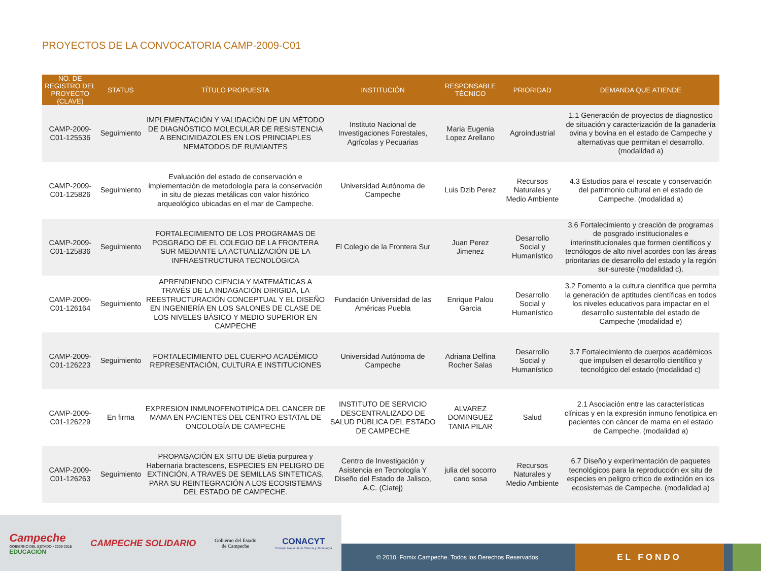PROYECTOS DE LA CONVOCATORIA CAMP-2009-C01
| NO. DE REGISTRO DEL PROYECTO (CLAVE) | STATUS | TÍTULO PROPUESTA | INSTITUCIÓN | RESPONSABLE TÉCNICO | PRIORIDAD | DEMANDA QUE ATIENDE |
| --- | --- | --- | --- | --- | --- | --- |
| CAMP-2009-C01-125536 | Seguimiento | IMPLEMENTACIÓN Y VALIDACIÓN DE UN MÉTODO DE DIAGNÓSTICO MOLECULAR DE RESISTENCIA A BENCIMIDAZOLES EN LOS PRINCIAPLES NEMATODOS DE RUMIANTES | Instituto Nacional de Investigaciones Forestales, Agrícolas y Pecuarias | Maria Eugenia Lopez Arellano | Agroindustrial | 1.1 Generación de proyectos de diagnostico de situación y caracterización de la ganadería ovina y bovina en el estado de Campeche y alternativas que permitan el desarrollo. (modalidad a) |
| CAMP-2009-C01-125826 | Seguimiento | Evaluación del estado de conservación e implementación de metodología para la conservación in situ de piezas metálicas con valor histórico arqueológico ubicadas en el mar de Campeche. | Universidad Autónoma de Campeche | Luis Dzib Perez | Recursos Naturales y Medio Ambiente | 4.3 Estudios para el rescate y conservación del patrimonio cultural en el estado de Campeche. (modalidad a) |
| CAMP-2009-C01-125836 | Seguimiento | FORTALECIMIENTO DE LOS PROGRAMAS DE POSGRADO DE EL COLEGIO DE LA FRONTERA SUR MEDIANTE LA ACTUALIZACIÓN DE LA INFRAESTRUCTURA TECNOLÓGICA | El Colegio de la Frontera Sur | Juan Perez Jimenez | Desarrollo Social y Humanístico | 3.6 Fortalecimiento y creación de programas de posgrado institucionales e interinstitucionales que formen científicos y tecnólogos de alto nivel acordes con las áreas prioritarias de desarrollo del estado y la región sur-sureste (modalidad c). |
| CAMP-2009-C01-126164 | Seguimiento | APRENDIENDO CIENCIA Y MATEMÁTICAS A TRAVÉS DE LA INDAGACIÓN DIRIGIDA, LA REESTRUCTURACIÓN CONCEPTUAL Y EL DISEÑO EN INGENIERÍA EN LOS SALONES DE CLASE DE LOS NIVELES BÁSICO Y MEDIO SUPERIOR EN CAMPECHE | Fundación Universidad de las Américas Puebla | Enrique Palou Garcia | Desarrollo Social y Humanístico | 3.2 Fomento a la cultura científica que permita la generación de aptitudes científicas en todos los niveles educativos para impactar en el desarrollo sustentable del estado de Campeche (modalidad e) |
| CAMP-2009-C01-126223 | Seguimiento | FORTALECIMIENTO DEL CUERPO ACADÉMICO REPRESENTACIÓN, CULTURA E INSTITUCIONES | Universidad Autónoma de Campeche | Adriana Delfina Rocher Salas | Desarrollo Social y Humanístico | 3.7 Fortalecimiento de cuerpos académicos que impulsen el desarrollo científico y tecnológico del estado (modalidad c) |
| CAMP-2009-C01-126229 | En firma | EXPRESION INMUNOFENOTIPÍCA DEL CANCER DE MAMA EN PACIENTES DEL CENTRO ESTATAL DE ONCOLOGÍA DE CAMPECHE | INSTITUTO DE SERVICIO DESCENTRALIZADO DE SALUD PÚBLICA DEL ESTADO DE CAMPECHE | ALVAREZ DOMINGUEZ TANIA PILAR | Salud | 2.1 Asociación entre las características clínicas y en la expresión inmuno fenotípica en pacientes con cáncer de mama en el estado de Campeche. (modalidad a) |
| CAMP-2009-C01-126263 | Seguimiento | PROPAGACIÓN EX SITU DE Bletia purpurea y Habernaria bractescens, ESPECIES EN PELIGRO DE EXTINCIÓN, A TRAVES DE SEMILLAS SINTETICAS, PARA SU REINTEGRACIÓN A LOS ECOSISTEMAS DEL ESTADO DE CAMPECHE. | Centro de Investigación y Asistencia en Tecnología Y Diseño del Estado de Jalisco, A.C. (Ciatej) | julia del socorro cano sosa | Recursos Naturales y Medio Ambiente | 6.7 Diseño y experimentación de paquetes tecnológicos para la reproducción ex situ de especies en peligro critico de extinción en los ecosistemas de Campeche. (modalidad a) |
Campeche
GOBIERNO DEL ESTADO • 2009-2015
EDUCACIÓN
CAMPECHE SOLIDARIO
Gobierno del Estado
de Campeche
CONACYT
Consejo Nacional de Ciencia y Tecnología
© 2010, Fomix Campeche. Todos los Derechos Reservados. EL FONDO